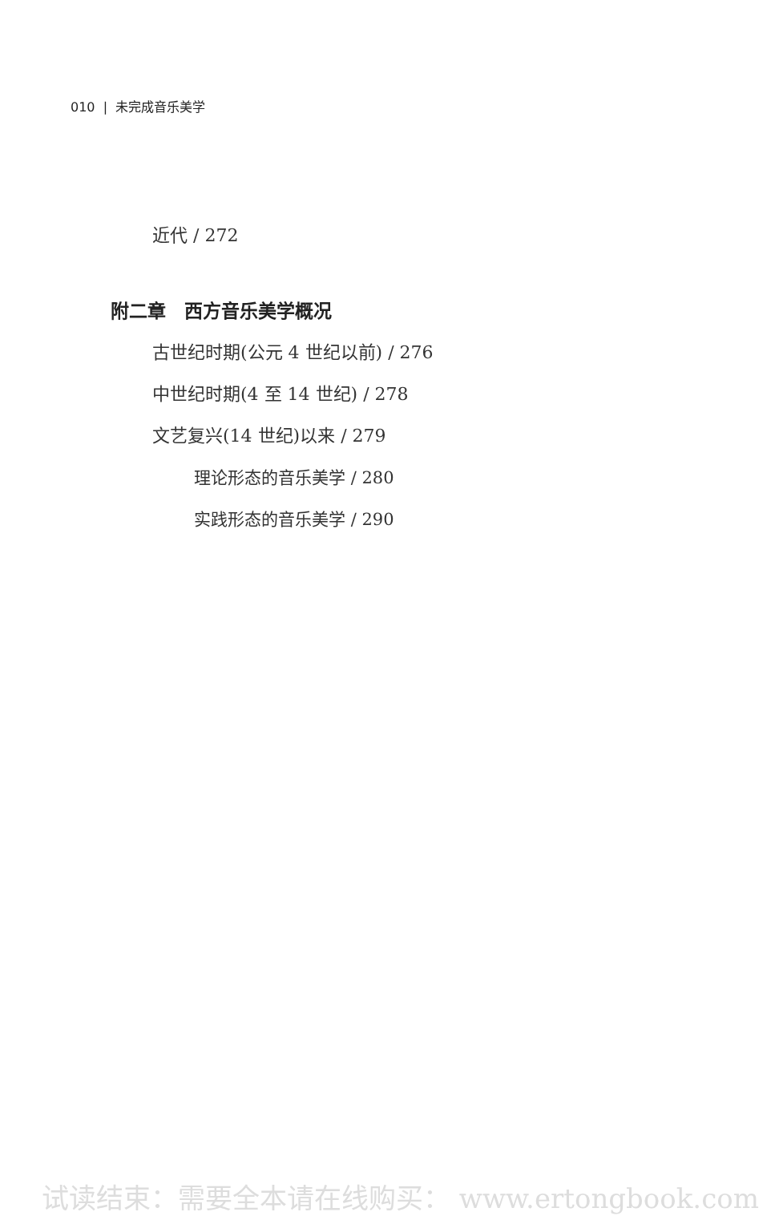010 | 未完成音乐美学
近代 / 272
附二章　西方音乐美学概况
古世纪时期(公元 4 世纪以前) / 276
中世纪时期(4 至 14 世纪) / 278
文艺复兴(14 世纪)以来 / 279
理论形态的音乐美学 / 280
实践形态的音乐美学 / 290
试读结束：需要全本请在线购买： www.ertongbook.com